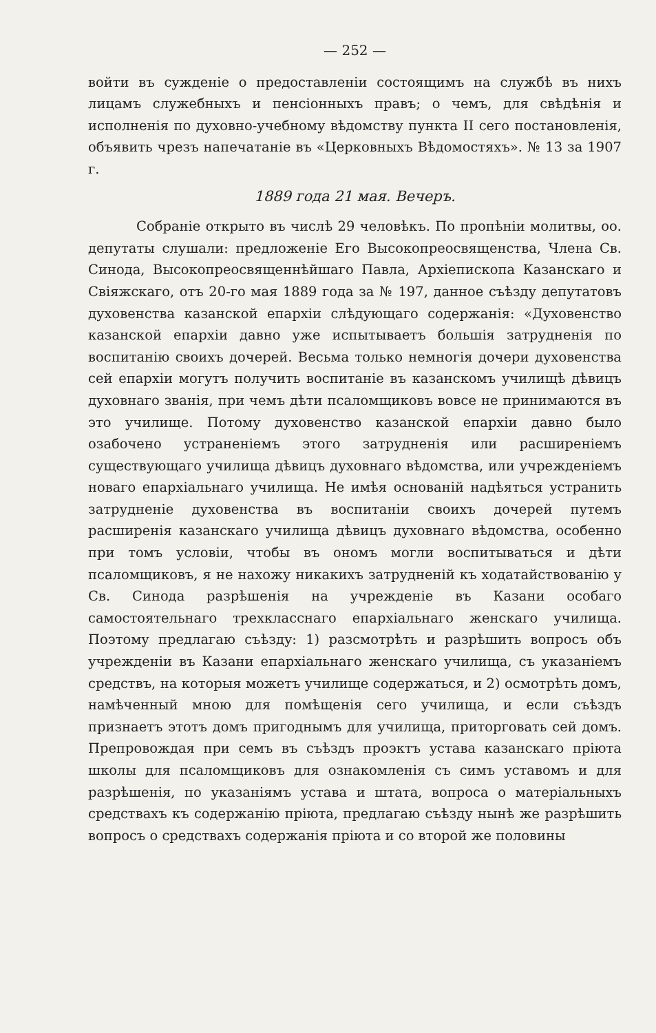— 252 —
войти въ сужденіе о предоставленіи состоящимъ на службѣ въ нихъ лицамъ служебныхъ и пенсіонныхъ правъ; о чемъ, для свѣдѣнія и исполненія по духовно-учебному вѣдомству пункта II сего постановленія, объявить чрезъ напечатаніе въ «Церковныхъ Вѣдомостяхъ». № 13 за 1907 г.
1889 года 21 мая. Вечеръ.
Собраніе открыто въ числѣ 29 человѣкъ. По пропѣніи молитвы, оо. депутаты слушали: предложеніе Его Высокопреосвященства, Члена Св. Синода, Высокопреосвященнѣйшаго Павла, Архіепископа Казанскаго и Свіяжскаго, отъ 20-го мая 1889 года за № 197, данное съѣзду депутатовъ духовенства казанской епархіи слѣдующаго содержанія: «Духовенство казанской епархіи давно уже испытываетъ большія затрудненія по воспитанію своихъ дочерей. Весьма только немногія дочери духовенства сей епархіи могутъ получить воспитаніе въ казанскомъ училищѣ дѣвицъ духовнаго званія, при чемъ дѣти псаломщиковъ вовсе не принимаются въ это училище. Потому духовенство казанской епархіи давно было озабочено устраненіемъ этого затрудненія или расширеніемъ существующаго училища дѣвицъ духовнаго вѣдомства, или учрежденіемъ новаго епархіальнаго училища. Не имѣя основаній надѣяться устранить затрудненіе духовенства въ воспитаніи своихъ дочерей путемъ расширенія казанскаго училища дѣвицъ духовнаго вѣдомства, особенно при томъ условіи, чтобы въ ономъ могли воспитываться и дѣти псаломщиковъ, я не нахожу никакихъ затрудненій къ ходатайствованію у Св. Синода разрѣшенія на учрежденіе въ Казани особаго самостоятельнаго трехкласснаго епархіальнаго женскаго училища. Поэтому предлагаю съѣзду: 1) разсмотрѣть и разрѣшить вопросъ объ учрежденіи въ Казани епархіальнаго женскаго училища, съ указаніемъ средствъ, на которыя можетъ училище содержаться, и 2) осмотрѣть домъ, намѣченный мною для помѣщенія сего училища, и если съѣздъ признаетъ этотъ домъ пригоднымъ для училища, приторговать сей домъ. Препровождая при семъ въ съѣздъ проэктъ устава казанскаго пріюта школы для псаломщиковъ для ознакомленія съ симъ уставомъ и для разрѣшенія, по указаніямъ устава и штата, вопроса о матеріальныхъ средствахъ къ содержанію пріюта, предлагаю съѣзду нынѣ же разрѣшить вопросъ о средствахъ содержанія пріюта и со второй же половины